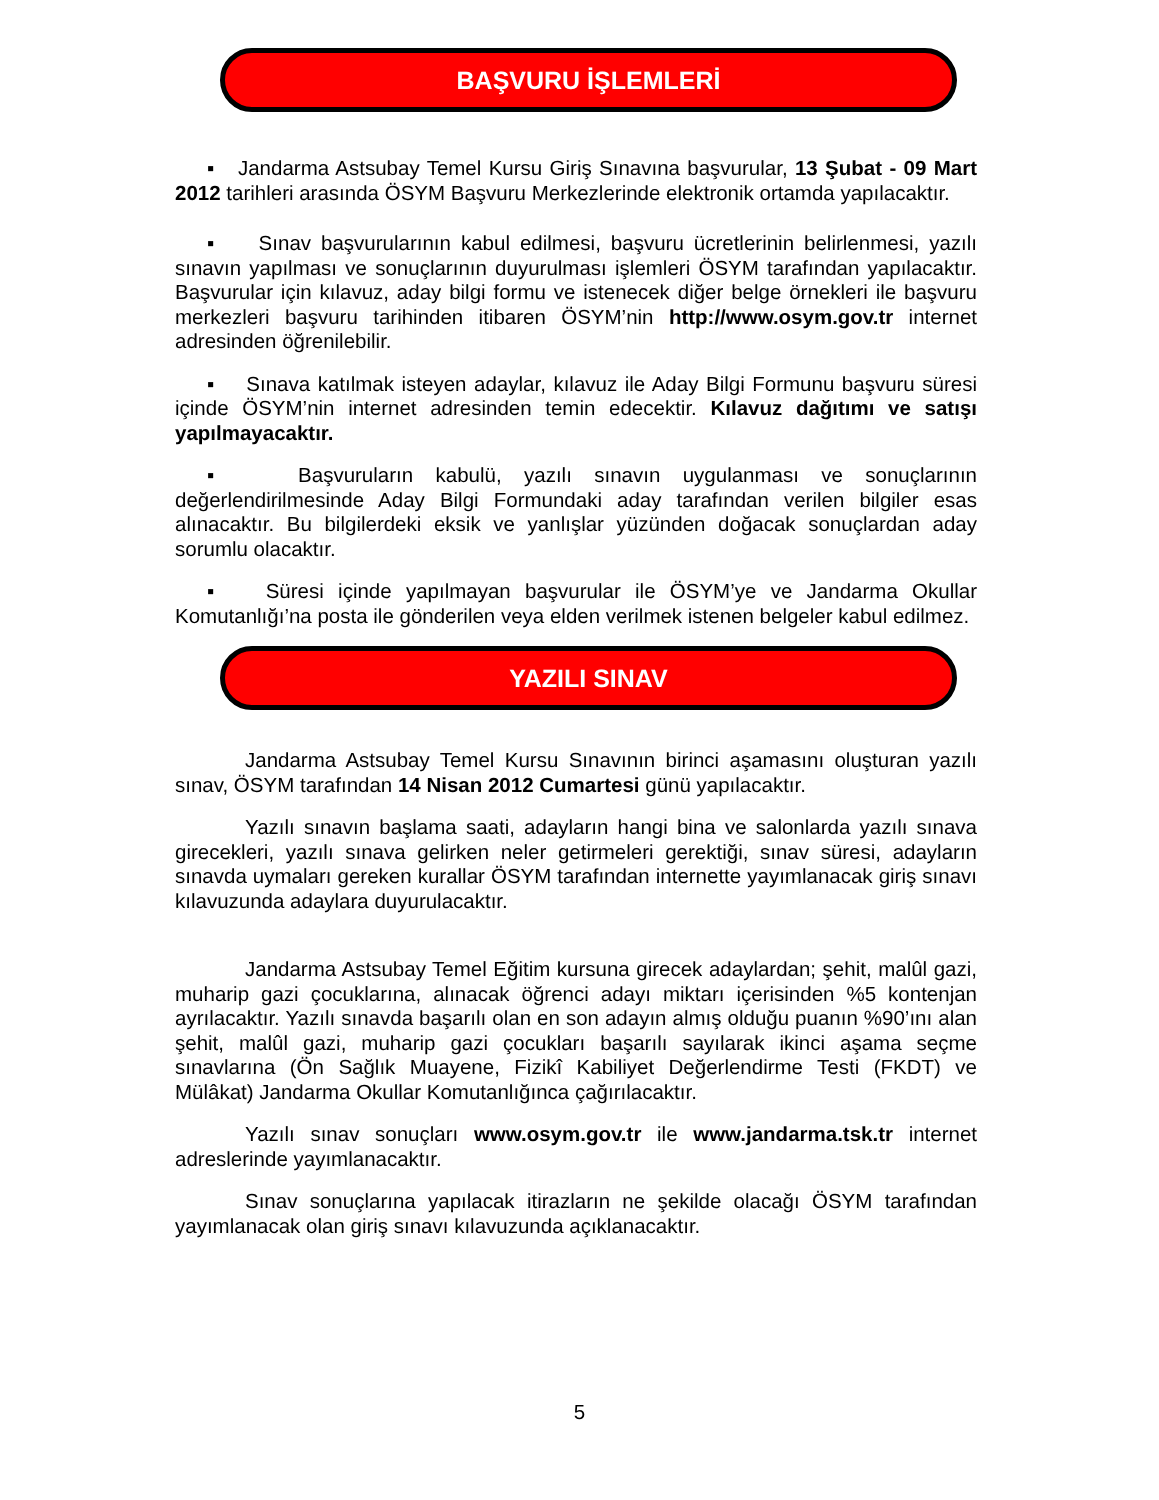BAŞVURU İŞLEMLERİ
▪ Jandarma Astsubay Temel Kursu Giriş Sınavına başvurular, 13 Şubat - 09 Mart 2012 tarihleri arasında ÖSYM Başvuru Merkezlerinde elektronik ortamda yapılacaktır.
▪ Sınav başvurularının kabul edilmesi, başvuru ücretlerinin belirlenmesi, yazılı sınavın yapılması ve sonuçlarının duyurulması işlemleri ÖSYM tarafından yapılacaktır. Başvurular için kılavuz, aday bilgi formu ve istenecek diğer belge örnekleri ile başvuru merkezleri başvuru tarihinden itibaren ÖSYM’nin http://www.osym.gov.tr internet adresinden öğrenilebilir.
▪ Sınava katılmak isteyen adaylar, kılavuz ile Aday Bilgi Formunu başvuru süresi içinde ÖSYM’nin internet adresinden temin edecektir. Kılavuz dağıtımı ve satışı yapılmayacaktır.
▪ Başvuruların kabulü, yazılı sınavın uygulanması ve sonuçlarının değerlendirilmesinde Aday Bilgi Formundaki aday tarafından verilen bilgiler esas alınacaktır. Bu bilgilerdeki eksik ve yanlışlar yüzünden doğacak sonuçlardan aday sorumlu olacaktır.
▪ Süresi içinde yapılmayan başvurular ile ÖSYM’ye ve Jandarma Okullar Komutanlığı’na posta ile gönderilen veya elden verilmek istenen belgeler kabul edilmez.
YAZILI SINAV
Jandarma Astsubay Temel Kursu Sınavının birinci aşamasını oluşturan yazılı sınav, ÖSYM tarafından 14 Nisan 2012 Cumartesi günü yapılacaktır.
Yazılı sınavın başlama saati, adayların hangi bina ve salonlarda yazılı sınava girecekleri, yazılı sınava gelirken neler getirmeleri gerektiği, sınav süresi, adayların sınavda uymaları gereken kurallar ÖSYM tarafından internette yayımlanacak giriş sınavı kılavuzunda adaylara duyurulacaktır.
Jandarma Astsubay Temel Eğitim kursuna girecek adaylardan; şehit, malûl gazi, muharip gazi çocuklarına, alınacak öğrenci adayı miktarı içerisinden %5 kontenjan ayrılacaktır. Yazılı sınavda başarılı olan en son adayın almış olduğu puanın %90’ını alan şehit, malûl gazi, muharip gazi çocukları başarılı sayılarak ikinci aşama seçme sınavlarına (Ön Sağlık Muayene, Fizikî Kabiliyet Değerlendirme Testi (FKDT) ve Mülâkat) Jandarma Okullar Komutanlığınca çağırılacaktır.
Yazılı sınav sonuçları www.osym.gov.tr ile www.jandarma.tsk.tr internet adreslerinde yayımlanacaktır.
Sınav sonuçlarına yapılacak itirazların ne şekilde olacağı ÖSYM tarafından yayımlanacak olan giriş sınavı kılavuzunda açıklanacaktır.
5